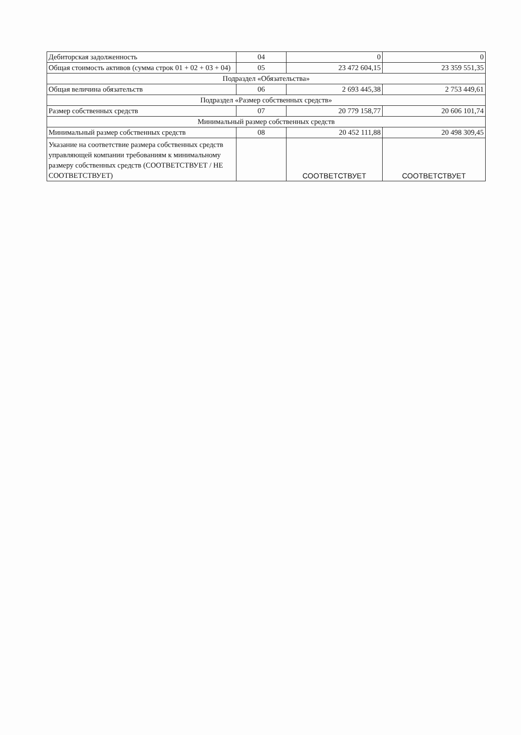| Дебиторская задолженность | 04 | 0 | 0 |
| Общая стоимость активов (сумма строк 01 + 02 + 03 + 04) | 05 | 23 472 604,15 | 23 359 551,35 |
| Подраздел «Обязательства» | | | |
| Общая величина обязательств | 06 | 2 693 445,38 | 2 753 449,61 |
| Подраздел «Размер собственных средств» | | | |
| Размер собственных средств | 07 | 20 779 158,77 | 20 606 101,74 |
| Минимальный размер собственных средств | | | |
| Минимальный размер собственных средств | 08 | 20 452 111,88 | 20 498 309,45 |
| Указание на соответствие размера собственных средств управляющей компании требованиям к минимальному размеру собственных средств (СООТВЕТСТВУЕТ / НЕ СООТВЕТСТВУЕТ) | | СООТВЕТСТВУЕТ | СООТВЕТСТВУЕТ |